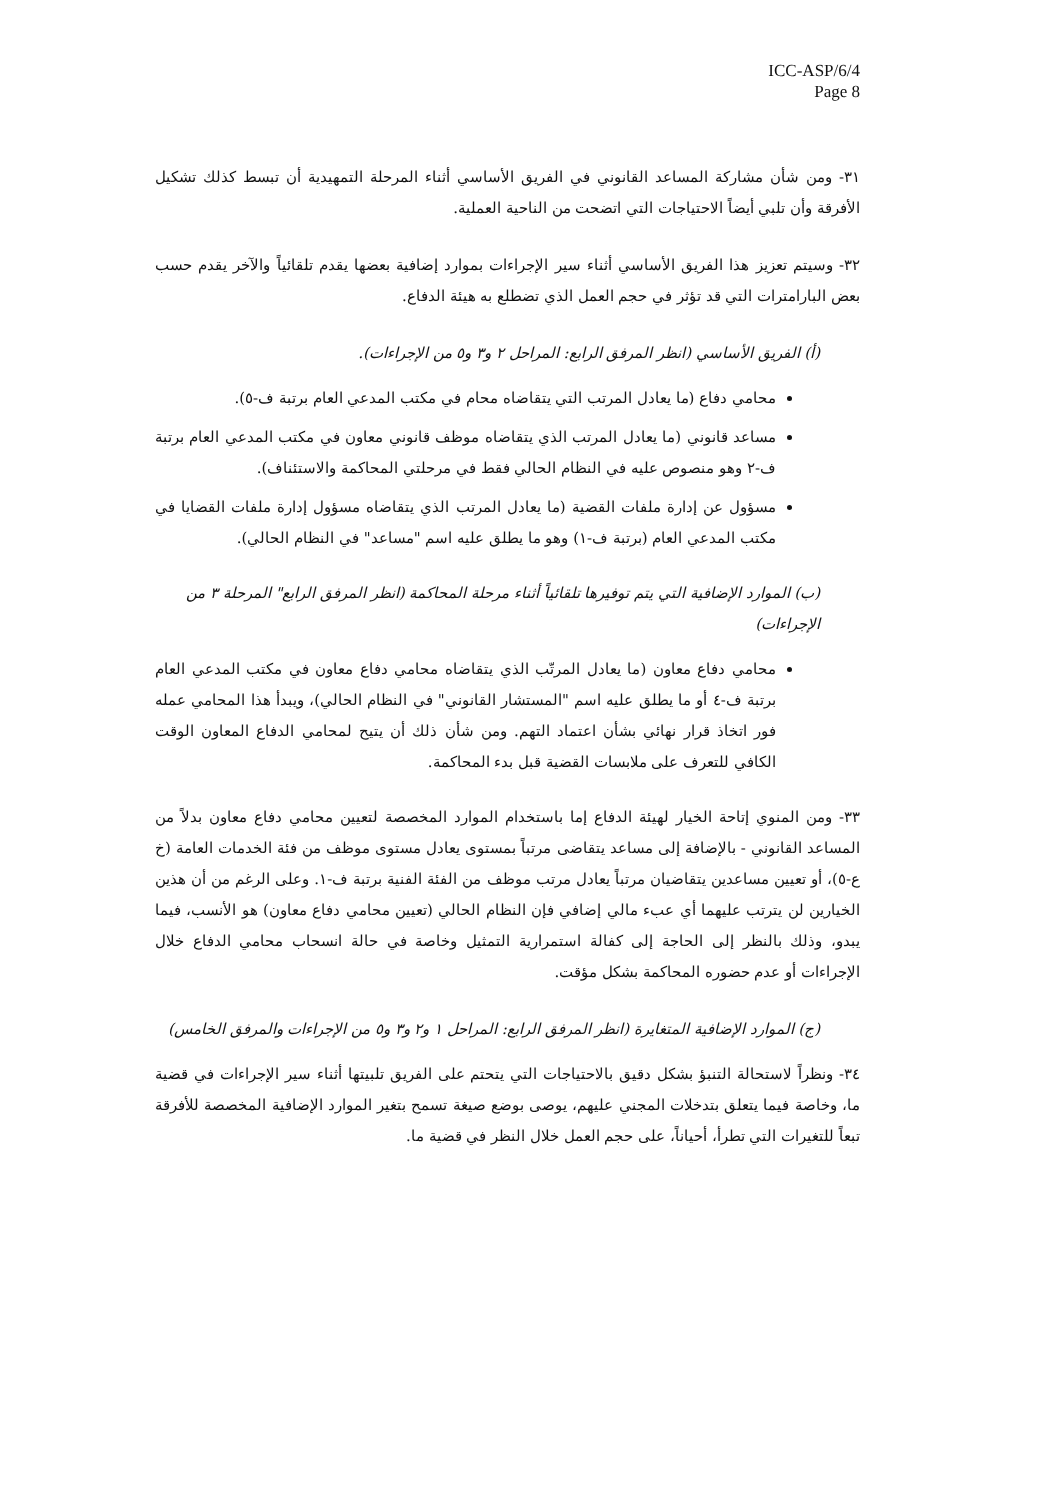ICC-ASP/6/4
Page 8
٣١- ومن شأن مشاركة المساعد القانوني في الفريق الأساسي أثناء المرحلة التمهيدية أن تبسط كذلك تشكيل الأفرقة وأن تلبي أيضاً الاحتياجات التي اتضحت من الناحية العملية.
٣٢- وسيتم تعزيز هذا الفريق الأساسي أثناء سير الإجراءات بموارد إضافية بعضها يقدم تلقائياً والآخر يقدم حسب بعض البارامترات التي قد تؤثر في حجم العمل الذي تضطلع به هيئة الدفاع.
(أ) الفريق الأساسي (انظر المرفق الرابع: المراحل ٢ و٣ و٥ من الإجراءات).
محامي دفاع (ما يعادل المرتب التي يتقاضاه محام في مكتب المدعي العام برتبة ف-٥).
مساعد قانوني (ما يعادل المرتب الذي يتقاضاه موظف قانوني معاون في مكتب المدعي العام برتبة ف-٢ وهو منصوص عليه في النظام الحالي فقط في مرحلتي المحاكمة والاستئناف).
مسؤول عن إدارة ملفات القضية (ما يعادل المرتب الذي يتقاضاه مسؤول إدارة ملفات القضايا في مكتب المدعي العام (برتبة ف-١) وهو ما يطلق عليه اسم "مساعد" في النظام الحالي).
(ب) الموارد الإضافية التي يتم توفيرها تلقائياً أثناء مرحلة المحاكمة (انظر المرفق الرابع" المرحلة ٣ من الإجراءات)
محامي دفاع معاون (ما يعادل المرتّب الذي يتقاضاه محامي دفاع معاون في مكتب المدعي العام برتبة ف-٤ أو ما يطلق عليه اسم "المستشار القانوني" في النظام الحالي)، ويبدأ هذا المحامي عمله فور اتخاذ قرار نهائي بشأن اعتماد التهم. ومن شأن ذلك أن يتيح لمحامي الدفاع المعاون الوقت الكافي للتعرف على ملابسات القضية قبل بدء المحاكمة.
٣٣- ومن المنوي إتاحة الخيار لهيئة الدفاع إما باستخدام الموارد المخصصة لتعيين محامي دفاع معاون بدلاً من المساعد القانوني - بالإضافة إلى مساعد يتقاضى مرتباً بمستوى يعادل مستوى موظف من فئة الخدمات العامة (خ ع-٥)، أو تعيين مساعدين يتقاضيان مرتباً يعادل مرتب موظف من الفئة الفنية برتبة ف-١. وعلى الرغم من أن هذين الخيارين لن يترتب عليهما أي عبء مالي إضافي فإن النظام الحالي (تعيين محامي دفاع معاون) هو الأنسب، فيما يبدو، وذلك بالنظر إلى الحاجة إلى كفالة استمرارية التمثيل وخاصة في حالة انسحاب محامي الدفاع خلال الإجراءات أو عدم حضوره المحاكمة بشكل مؤقت.
(ج) الموارد الإضافية المتغايرة (انظر المرفق الرابع: المراحل ١ و٢ و٣ و٥ من الإجراءات والمرفق الخامس)
٣٤- ونظراً لاستحالة التنبؤ بشكل دقيق بالاحتياجات التي يتحتم على الفريق تلبيتها أثناء سير الإجراءات في قضية ما، وخاصة فيما يتعلق بتدخلات المجني عليهم، يوصى بوضع صيغة تسمح بتغير الموارد الإضافية المخصصة للأفرقة تبعاً للتغيرات التي تطرأ، أحياناً، على حجم العمل خلال النظر في قضية ما.